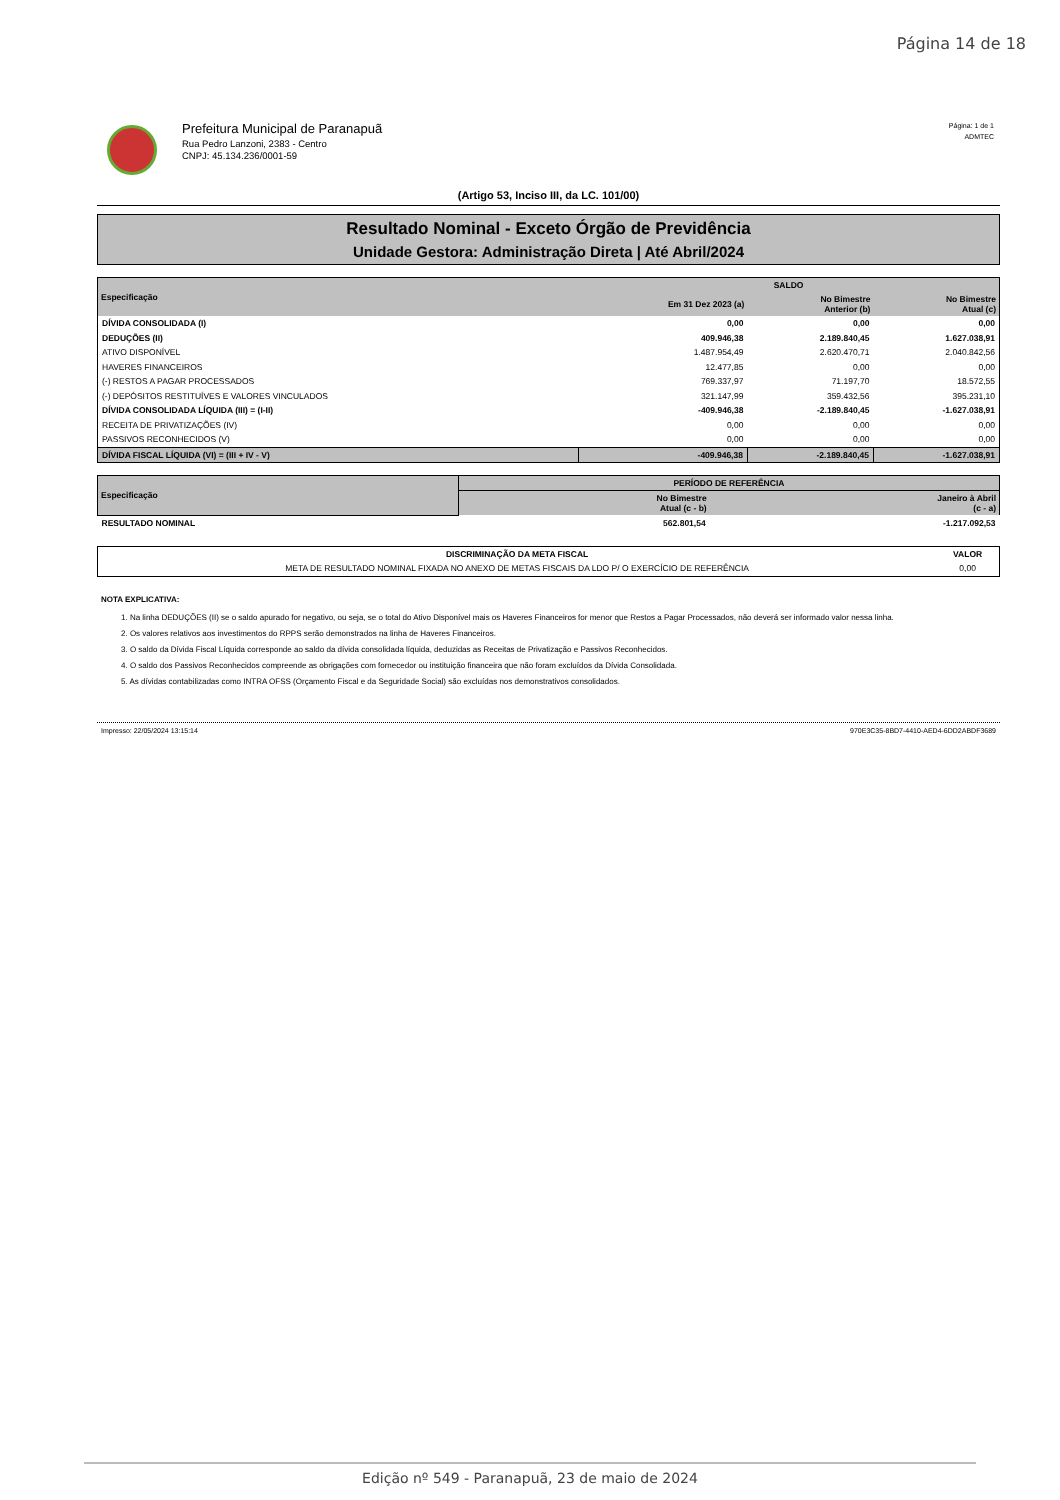Página 14 de 18
Prefeitura Municipal de Paranapuã
Rua Pedro Lanzoni, 2383 - Centro
CNPJ: 45.134.236/0001-59
Página: 1 de 1
ADMTEC
(Artigo 53, Inciso III, da LC. 101/00)
Resultado Nominal - Exceto Órgão de Previdência
Unidade Gestora: Administração Direta | Até Abril/2024
| Especificação | SALDO | | |
| --- | --- | --- | --- |
| | Em 31 Dez 2023 (a) | No Bimestre Anterior (b) | No Bimestre Atual (c) |
| DÍVIDA CONSOLIDADA (I) | 0,00 | 0,00 | 0,00 |
| DEDUÇÕES (II) | 409.946,38 | 2.189.840,45 | 1.627.038,91 |
| ATIVO DISPONÍVEL | 1.487.954,49 | 2.620.470,71 | 2.040.842,56 |
| HAVERES FINANCEIROS | 12.477,85 | 0,00 | 0,00 |
| (-) RESTOS A PAGAR PROCESSADOS | 769.337,97 | 71.197,70 | 18.572,55 |
| (-) DEPÓSITOS RESTITUÍVES E VALORES VINCULADOS | 321.147,99 | 359.432,56 | 395.231,10 |
| DÍVIDA CONSOLIDADA LÍQUIDA (III) = (I-II) | -409.946,38 | -2.189.840,45 | -1.627.038,91 |
| RECEITA DE PRIVATIZAÇÕES (IV) | 0,00 | 0,00 | 0,00 |
| PASSIVOS RECONHECIDOS (V) | 0,00 | 0,00 | 0,00 |
| DÍVIDA FISCAL LÍQUIDA (VI) = (III + IV - V) | -409.946,38 | -2.189.840,45 | -1.627.038,91 |
| Especificação | PERÍODO DE REFERÊNCIA | |
| --- | --- | --- |
| | No Bimestre Atual (c - b) | Janeiro à Abril (c - a) |
| RESULTADO NOMINAL | 562.801,54 | -1.217.092,53 |
| DISCRIMINAÇÃO DA META FISCAL | VALOR |
| --- | --- |
| META DE RESULTADO NOMINAL FIXADA NO ANEXO DE METAS FISCAIS DA LDO P/ O EXERCÍCIO DE REFERÊNCIA | 0,00 |
NOTA EXPLICATIVA:
1. Na linha DEDUÇÕES (II) se o saldo apurado for negativo, ou seja, se o total do Ativo Disponível mais os Haveres Financeiros for menor que Restos a Pagar Processados, não deverá ser informado valor nessa linha.
2. Os valores relativos aos investimentos do RPPS serão demonstrados na linha de Haveres Financeiros.
3. O saldo da Dívida Fiscal Líquida corresponde ao saldo da dívida consolidada líquida, deduzidas as Receitas de Privatização e Passivos Reconhecidos.
4. O saldo dos Passivos Reconhecidos compreende as obrigações com fornecedor ou instituição financeira que não foram excluídos da Dívida Consolidada.
5. As dívidas contabilizadas como INTRA OFSS (Orçamento Fiscal e da Seguridade Social) são excluídas nos demonstrativos consolidados.
Impresso: 22/05/2024 13:15:14 970E3C35-8BD7-4410-AED4-6DD2ABDF3689
Edição nº 549 - Paranapuã, 23 de maio de 2024